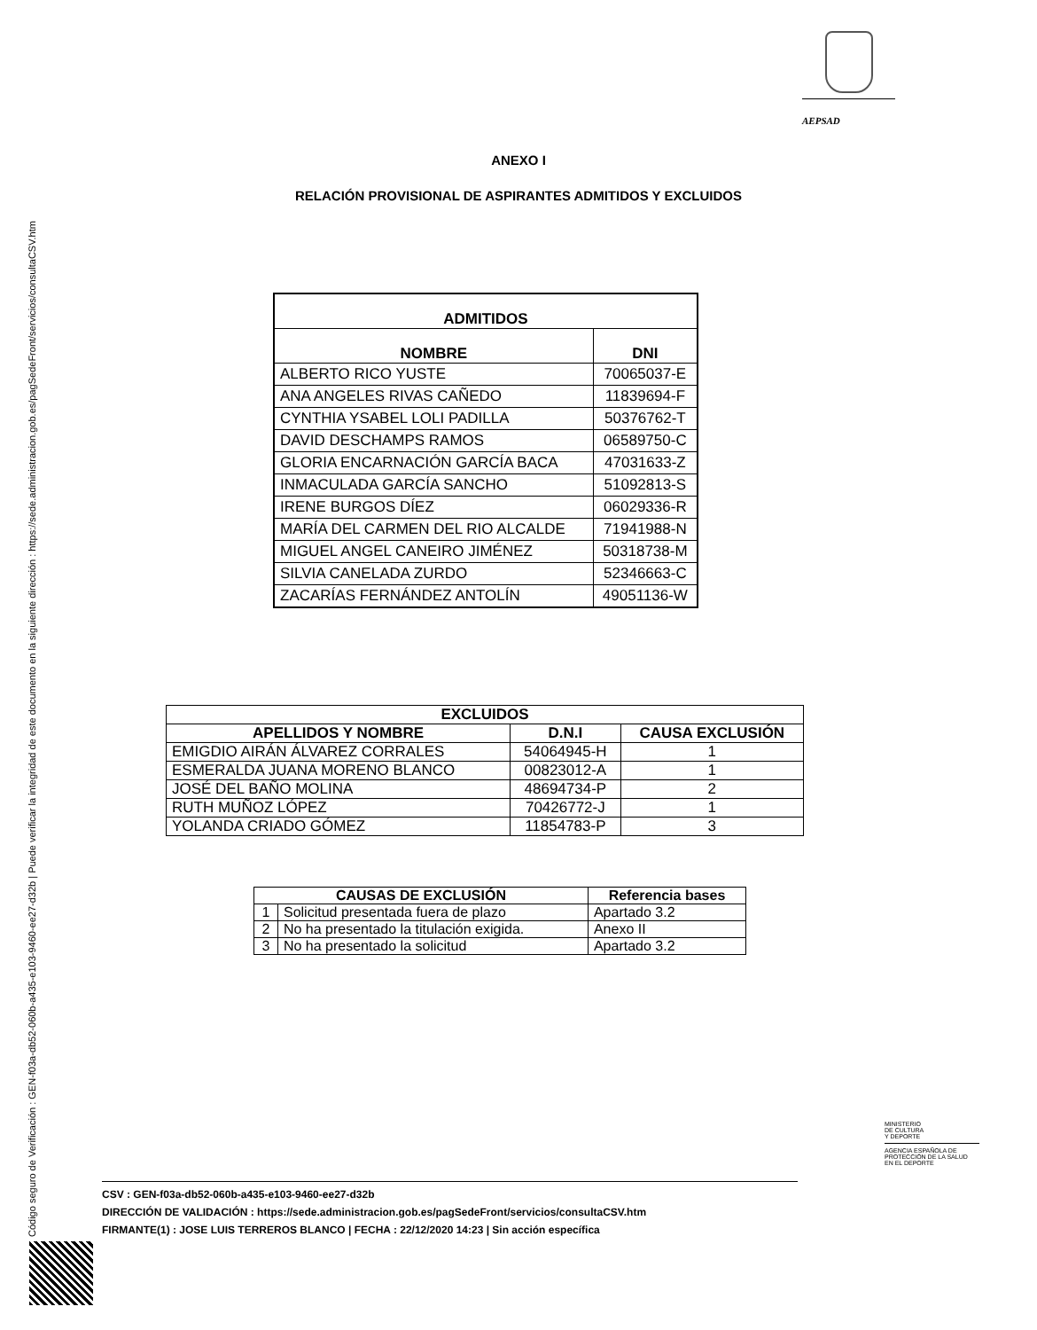Código seguro de Verificación : GEN-f03a-db52-060b-a435-e103-9460-ee27-d32b | Puede verificar la integridad de este documento en la siguiente dirección : https://sede.administracion.gob.es/pagSedeFront/servicios/consultaCSV.htm
AEPSAD
ANEXO I
RELACIÓN PROVISIONAL DE ASPIRANTES ADMITIDOS Y EXCLUIDOS
| ADMITIDOS | |
| --- | --- |
| NOMBRE | DNI |
| ALBERTO RICO YUSTE | 70065037-E |
| ANA ANGELES RIVAS CAÑEDO | 11839694-F |
| CYNTHIA YSABEL LOLI PADILLA | 50376762-T |
| DAVID DESCHAMPS RAMOS | 06589750-C |
| GLORIA ENCARNACIÓN GARCÍA BACA | 47031633-Z |
| INMACULADA GARCÍA SANCHO | 51092813-S |
| IRENE BURGOS DÍEZ | 06029336-R |
| MARÍA DEL CARMEN DEL RIO ALCALDE | 71941988-N |
| MIGUEL ANGEL CANEIRO JIMÉNEZ | 50318738-M |
| SILVIA CANELADA ZURDO | 52346663-C |
| ZACARÍAS FERNÁNDEZ ANTOLÍN | 49051136-W |
| EXCLUIDOS | | |
| --- | --- | --- |
| APELLIDOS Y NOMBRE | D.N.I | CAUSA EXCLUSIÓN |
| EMIGDIO AIRÁN ÁLVAREZ CORRALES | 54064945-H | 1 |
| ESMERALDA JUANA MORENO BLANCO | 00823012-A | 1 |
| JOSÉ DEL BAÑO MOLINA | 48694734-P | 2 |
| RUTH MUÑOZ LÓPEZ | 70426772-J | 1 |
| YOLANDA CRIADO GÓMEZ | 11854783-P | 3 |
| CAUSAS DE EXCLUSIÓN | | Referencia bases |
| --- | --- | --- |
| 1 | Solicitud presentada fuera de plazo | Apartado 3.2 |
| 2 | No ha presentado la titulación exigida. | Anexo II |
| 3 | No ha presentado la solicitud | Apartado 3.2 |
MINISTERIO
DE CULTURA
Y DEPORTE
AGENCIA ESPAÑOLA DE
PROTECCIÓN DE LA SALUD
EN EL DEPORTE
CSV : GEN-f03a-db52-060b-a435-e103-9460-ee27-d32b
DIRECCIÓN DE VALIDACIÓN : https://sede.administracion.gob.es/pagSedeFront/servicios/consultaCSV.htm
FIRMANTE(1) : JOSE LUIS TERREROS BLANCO | FECHA : 22/12/2020 14:23 | Sin acción específica